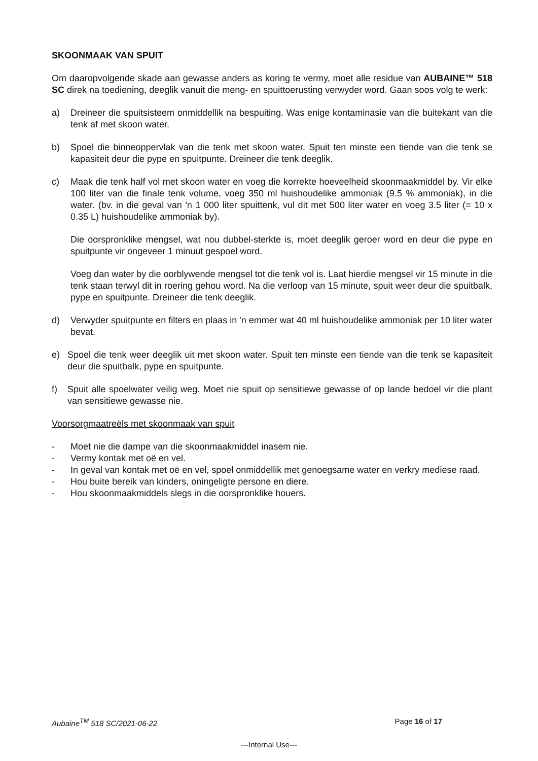SKOONMAAK VAN SPUIT
Om daaropvolgende skade aan gewasse anders as koring te vermy, moet alle residue van AUBAINE™ 518 SC direk na toediening, deeglik vanuit die meng- en spuittoerusting verwyder word. Gaan soos volg te werk:
a) Dreineer die spuitsisteem onmiddellik na bespuiting. Was enige kontaminasie van die buitekant van die tenk af met skoon water.
b) Spoel die binneoppervlak van die tenk met skoon water. Spuit ten minste een tiende van die tenk se kapasiteit deur die pype en spuitpunte. Dreineer die tenk deeglik.
c) Maak die tenk half vol met skoon water en voeg die korrekte hoeveelheid skoonmaakmiddel by. Vir elke 100 liter van die finale tenk volume, voeg 350 ml huishoudelike ammoniak (9.5 % ammoniak), in die water. (bv. in die geval van 'n 1 000 liter spuittenk, vul dit met 500 liter water en voeg 3.5 liter (= 10 x 0.35 L) huishoudelike ammoniak by).
Die oorspronklike mengsel, wat nou dubbel-sterkte is, moet deeglik geroer word en deur die pype en spuitpunte vir ongeveer 1 minuut gespoel word.
Voeg dan water by die oorblywende mengsel tot die tenk vol is. Laat hierdie mengsel vir 15 minute in die tenk staan terwyl dit in roering gehou word. Na die verloop van 15 minute, spuit weer deur die spuitbalk, pype en spuitpunte. Dreineer die tenk deeglik.
d) Verwyder spuitpunte en filters en plaas in 'n emmer wat 40 ml huishoudelike ammoniak per 10 liter water bevat.
e) Spoel die tenk weer deeglik uit met skoon water. Spuit ten minste een tiende van die tenk se kapasiteit deur die spuitbalk, pype en spuitpunte.
f) Spuit alle spoelwater veilig weg. Moet nie spuit op sensitiewe gewasse of op lande bedoel vir die plant van sensitiewe gewasse nie.
Voorsorgmaatreëls met skoonmaak van spuit
- Moet nie die dampe van die skoonmaakmiddel inasem nie.
- Vermy kontak met oë en vel.
- In geval van kontak met oë en vel, spoel onmiddellik met genoegsame water en verkry mediese raad.
- Hou buite bereik van kinders, oningeligte persone en diere.
- Hou skoonmaakmiddels slegs in die oorspronklike houers.
Aubaine<sup>TM</sup> 518 SC/2021-06-22 Page 16 of 17
---Internal Use---